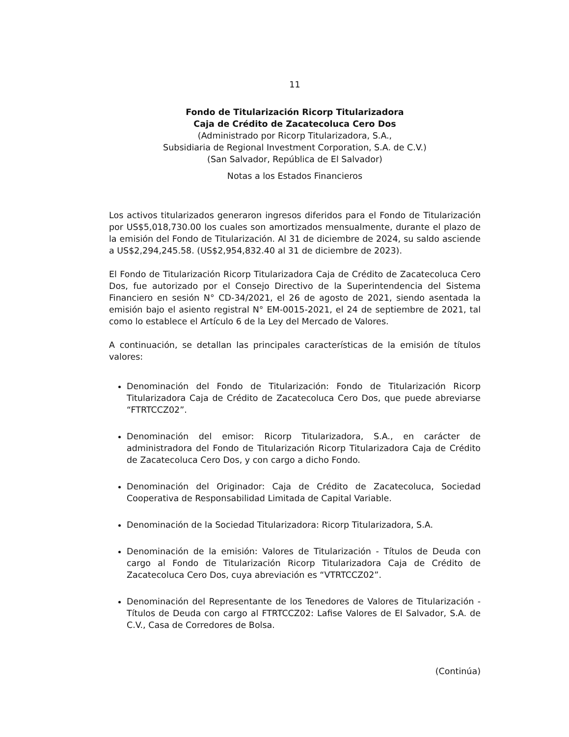11
Fondo de Titularización Ricorp Titularizadora
Caja de Crédito de Zacatecoluca Cero Dos
(Administrado por Ricorp Titularizadora, S.A.,
Subsidiaria de Regional Investment Corporation, S.A. de C.V.)
(San Salvador, República de El Salvador)
Notas a los Estados Financieros
Los activos titularizados generaron ingresos diferidos para el Fondo de Titularización por US$5,018,730.00 los cuales son amortizados mensualmente, durante el plazo de la emisión del Fondo de Titularización. Al 31 de diciembre de 2024, su saldo asciende a US$2,294,245.58. (US$2,954,832.40 al 31 de diciembre de 2023).
El Fondo de Titularización Ricorp Titularizadora Caja de Crédito de Zacatecoluca Cero Dos, fue autorizado por el Consejo Directivo de la Superintendencia del Sistema Financiero en sesión N° CD-34/2021, el 26 de agosto de 2021, siendo asentada la emisión bajo el asiento registral N° EM-0015-2021, el 24 de septiembre de 2021, tal como lo establece el Artículo 6 de la Ley del Mercado de Valores.
A continuación, se detallan las principales características de la emisión de títulos valores:
Denominación del Fondo de Titularización: Fondo de Titularización Ricorp Titularizadora Caja de Crédito de Zacatecoluca Cero Dos, que puede abreviarse “FTRTCCZ02”.
Denominación del emisor: Ricorp Titularizadora, S.A., en carácter de administradora del Fondo de Titularización Ricorp Titularizadora Caja de Crédito de Zacatecoluca Cero Dos, y con cargo a dicho Fondo.
Denominación del Originador: Caja de Crédito de Zacatecoluca, Sociedad Cooperativa de Responsabilidad Limitada de Capital Variable.
Denominación de la Sociedad Titularizadora: Ricorp Titularizadora, S.A.
Denominación de la emisión: Valores de Titularización - Títulos de Deuda con cargo al Fondo de Titularización Ricorp Titularizadora Caja de Crédito de Zacatecoluca Cero Dos, cuya abreviación es “VTRTCCZ02”.
Denominación del Representante de los Tenedores de Valores de Titularización - Títulos de Deuda con cargo al FTRTCCZ02: Lafise Valores de El Salvador, S.A. de C.V., Casa de Corredores de Bolsa.
(Continúa)